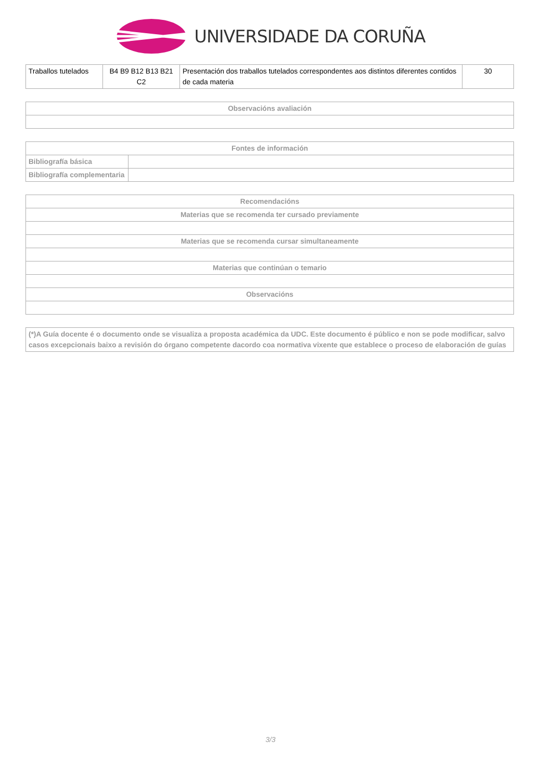UNIVERSIDADE DA CORUÑA
| Traballos tutelados | B4 B9 B12 B13 B21 C2 | Presentación dos traballos tutelados correspondentes aos distintos diferentes contidos de cada materia | 30 |
| Observacións avaliación |
| --- |
| Fontes de información | |
| --- | --- |
| Bibliografía básica | |
| Bibliografía complementaria | |
| Recomendacións |
| --- |
| Materias que se recomenda ter cursado previamente |
| Materias que se recomenda cursar simultaneamente |
| Materias que continúan o temario |
| Observacións |
| (*)A Guía docente é o documento onde se visualiza a proposta académica da UDC. Este documento é público e non se pode modificar, salvo casos excepcionais baixo a revisión do órgano competente dacordo coa normativa vixente que establece o proceso de elaboración de guías |
3/3